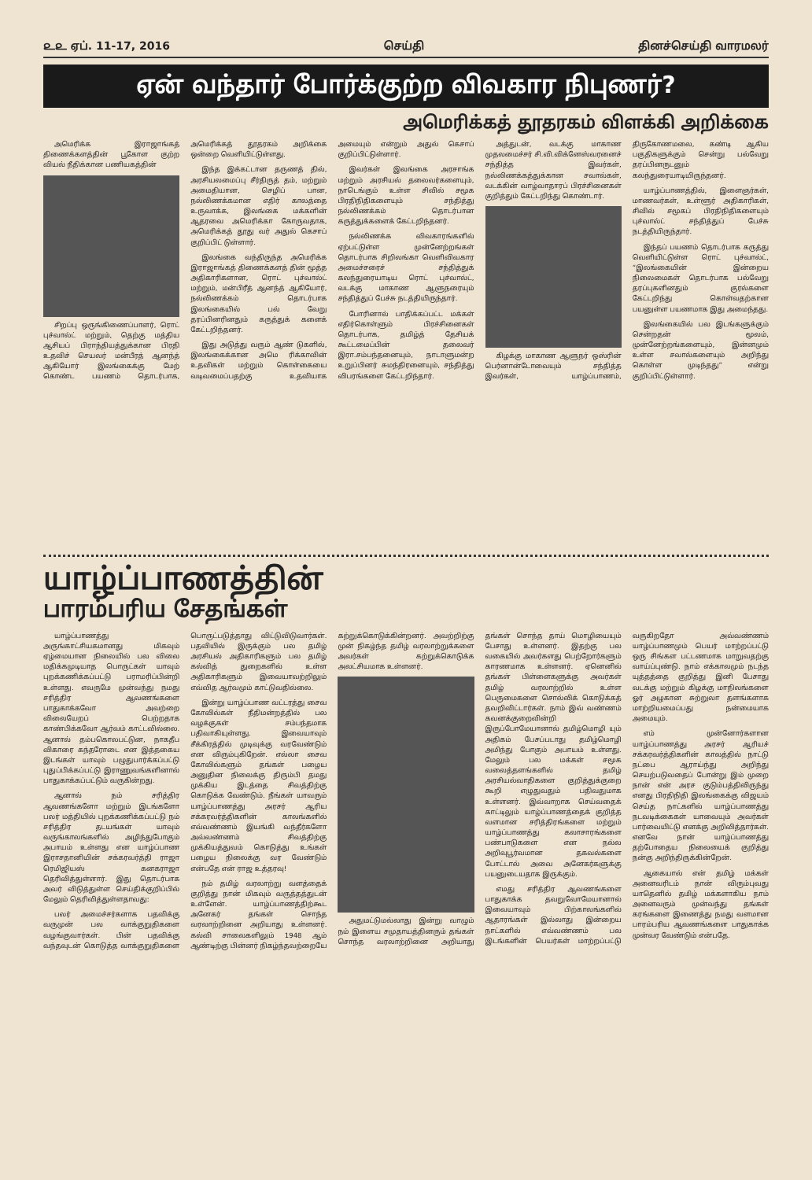௨௨ ஏப். 11-17, 2016 செய்தி தினச்செய்தி வாரமலர்
ஏன் வந்தார் போர்க்குற்ற விவகார நிபுணர்?
அமெரிக்கத் தூதரகம் விளக்கி அறிக்கை
அமெரிக்க இராஜாங்கத் திணைக்களத்தின் பூகோள குற்ற வியல் நீதிக்கான பணியகத்தின்
சிறப்பு ஒருங்கிணைப்பாளர், ரொட் புச்வால்ட் மற்றும், தெற்கு மத்திய ஆசியப் பிராந்தியத்துக்கான பிரதி உதவிச் செயலர் மன்பீரத் ஆனந்த் ஆகியோர் இலங்கைக்கு மேற் கொண்ட பயணம் தொடர்பாக, அமெரிக்கத் தூதரகம் அறிக்கை ஒன்றை வெளியிட்டுள்ளது.
இந்த இக்கட்டான தருணத் தில், அரசியலமைப்பு சீர்திருத் தம், மற்றும் அமைதியான, செழிப் பான, நல்லிணக்கமான எதிர் காலத்தை உருவாக்க, இலங்கை மக்களின் ஆதரவை அமெரிக்கா கோருவதாக, அமெரிக்கத் தூது வர் அதுல் கெசாப் குறிப்பிட் டுள்ளார்.
இலங்கை வந்திருந்த அமெரிக்க இராஜாங்கத் திணைக்களத் தின் மூத்த அதிகாரிகளான, ரொட் புச்வால்ட் மற்றும், மன்பிரீத் ஆனந்த் ஆகியோர், நல்லிணக்கம் தொடர்பாக இலங்கையில் பல் வேறு தரப்பினரினதும் கருத்துக் களைக் கேட்டறிந்தனர்.
இது அடுத்து வரும் ஆண் டுகளில், இலங்கைக்கான அமெ ரிக்காவின் உதவிகள் மற்றும் கொள்கையை வடிவமைப்பதற்கு உதவியாக அமையும் என்றும் அதுல் கெசாப் குறிப்பிட்டுள்ளார்.
இவர்கள் இலங்கை அரசாங்க மற்றும் அரசியல் தலைவர்களையும், நாடெங்கும் உள்ள சிவில் சமூக பிரதிநிதிகளையும் சந்தித்து நல்லிணக்கம் தொடர்பான கருத்துக்களைக் கேட்டறிந்தனர்.
நல்லிணக்க விவகாரங்களில் ஏற்பட்டுள்ள முன்னேற்றங்கள் தொடர்பாக சிறிலங்கா வெளிவிவகார அமைச்சரைச் சந்தித்துக் கலந்துரையாடிய ரொட் புச்வால்ட், வடக்கு மாகாண ஆளுநரையும் சந்தித்துப் பேச்சு நடத்தியிருந்தார்.
போரினால் பாதிக்கப்பட்ட மக்கள் எதிர்கொள்ளும் பிரச்சினைகள் தொடர்பாக, தமிழ்த் தேசியக் கூட்டமைப்பின் தலைவர் இரா.சம்பந்தனையும், நாடாளுமன்ற உறுப்பினர் சுமந்திரனையும், சந்தித்து விபரங்களை கேட்டறிந்தார்.
அத்துடன், வடக்கு மாகாண முதலமைச்சர் சி.வி.விக்னேஸ்வரனைச் சந்தித்த இவர்கள், நல்லிணக்கத்துக்கான சவால்கள், வடக்கின் வாழ்வாதாரப் பிரச்சினைகள் குறித்தும் கேட்டறிந்து கொண்டார்.
கிழக்கு மாகாண ஆளுநர் ஒஸ்ரின் பெர்னான்டோவையும் சந்தித்த இவர்கள், யாழ்ப்பாணம், திருகோணமலை, கண்டி ஆகிய பகுதிகளுக்கும் சென்று பல்வேறு தரப்பினருடனும் கலந்துரையாடியிருந்தனர்.
யாழ்ப்பாணத்தில், இளைஞர்கள், மாணவர்கள், உள்ளூர் அதிகாரிகள், சிவில் சமூகப் பிரதிநிதிகளையும் புச்வால்ட் சந்தித்துப் பேச்சு நடத்தியிருந்தார்.
இந்தப் பயணம் தொடர்பாக கருத்து வெளியிட்டுள்ள ரொட் புச்வால்ட், “இலங்கையின் இன்றைய நிலைமைகள் தொடர்பாக பல்வேறு தரப்புகளினதும் குரல்களை கேட்டறிந்து கொள்வதற்கான பயனுள்ள பயணமாக இது அமைந்தது.
இலங்கையில் பல இடங்களுக்கும் சென்றதன் மூலம், முன்னேற்றங்களையும், இன்னமும் உள்ள சவால்களையும் அறிந்து கொள்ள முடிந்தது” என்று குறிப்பிட்டுள்ளார்.
யாழ்ப்பாணத்தின்
பாரம்பரிய சேதங்கள்
யாழ்ப்பாணத்து அருங்காட்சியகமானது மிகவும் ஏழ்மையான நிலையில் பல விலை மதிக்கமுடியாத பொருட்கள் யாவும் புறக்கணிக்கப்பட்டு பராமரிப்பின்றி உள்ளது. எவருமே முன்வந்து நமது சரித்திர ஆவணங்களை பாதுகாக்கவோ அவற்றை விலையேறப் பெற்றதாக காண்பிக்கவோ ஆர்வம் காட்டவில்லை. ஆனால் தம்பகொலபட்டுன, நாகதீப விகாரை கந்தரோடை என இத்தகைய இடங்கள் யாவும் பழுதுபார்க்கப்பட்டு புதுப்பிக்கப்பட்டு இராணுவங்களினால் பாதுகாக்கப்பட்டும் வருகின்றது.
ஆனால் நம் சரித்திர ஆவணங்களோ மற்றும் இடங்களோ பலர் மத்தியில் புறக்கணிக்கப்பட்டு நம் சரித்திர தடயங்கள் யாவும் வருங்காலங்களில் அழிந்துபோகும் அபாயம் உள்ளது என யாழ்ப்பாண இராசதானியின் சக்கரவர்த்தி ராஜா ரெமிஜியஸ் கனகராஜா தெரிவித்துள்ளார். இது தொடர்பாக அவர் விடுத்துள்ள செய்திக்குறிப்பில் மேலும் தெரிவித்துள்ளதாவது:
பலர் அமைச்சர்களாக பதவிக்கு வருமுன் பல வாக்குறுதிகளை வழங்குவார்கள். பின் பதவிக்கு வந்தவுடன் கொடுத்த வாக்குறுதிகளை பொருட்படுத்தாது விட்டுவிடுவார்கள். பதவியில் இருக்கும் பல தமிழ் அரசியல் அதிகாரிகளும் பல தமிழ் கல்வித் துறைகளில் உள்ள அதிகாரிகளும் இவையாவற்றிலும் எவ்வித ஆர்வமும் காட்டுவதில்லை.
இன்று யாழ்ப்பாண வட்டரத்து சைவ கோவில்கள் நீதிமன்றத்தில் பல வழக்குகள் சம்பந்தமாக பதிவாகியுள்ளது. இவையாவும் சீக்கிரத்தில் முடிவுக்கு வரவேண்டும் என விரும்புகிறேன். எல்லா சைவ கோவில்களும் தங்கள் பழைய அனுதின நிலைக்கு திரும்பி தமது முக்கிய இடத்தை சிவத்திற்கு கொடுக்க வேண்டும். நீங்கள் யாவரும் யாழ்ப்பாணத்து அரசர் ஆரிய சக்கரவர்த்திகளின் காலங்களில் எவ்வண்ணம் இயங்கி வந்தீர்களோ அவ்வண்ணம் சிவத்திற்கு முக்கியத்துவம் கொடுத்து உங்கள் பழைய நிலைக்கு வர வேண்டும் என்பதே என் ராஜ உத்தரவு!
நம் தமிழ் வரலாற்று வளத்தைக் குறித்து நான் மிகவும் வருத்தத்துடன் உள்ளேன். யாழ்ப்பாணத்திற்கூட அனேகர் தங்கள் சொந்த வரலாற்றினை அறியாது உள்ளனர். கல்வி சாலைகளிலும் 1948 ஆம் ஆண்டிற்கு பின்னர் நிகழ்ந்தவற்றையே கற்றுக்கொடுக்கின்றனர். அவற்றிற்கு முன் நிகழ்ந்த தமிழ் வரலாற்றுக்களை அவர்கள் கற்றுக்கொடுக்க அலட்சியமாக உள்ளனர்.
அதுமட்டுமல்லாது இன்று வாழும் நம் இளைய சமுதாயத்தினரும் தங்கள் சொந்த வரலாற்றினை அறியாது தங்கள் சொந்த தாய் மொழியையும் பேசாது உள்ளனர். இதற்கு பல வகையில் அவர்களது பெற்றோர்களும் காரணமாக உள்ளனர். ஏனெனில் தங்கள் பிள்ளைகளுக்கு அவர்கள் தமிழ் வரலாற்றில் உள்ள பெருமைகளை சொல்லிக் கொடுக்கத் தவறிவிட்டார்கள். நாம் இவ் வண்ணம் கவனக்குறைவின்றி இருப்போமேயானால் தமிழ்மொழி யும் அதிகம் பேசப்படாது தமிழ்மொழி அமிந்து போகும் அபாயம் உள்ளது. மேலும் பல மக்கள் சமூக வலைத்தளங்களில் தமிழ் அரசியல்வாதிகளை குறித்துக்குறை கூறி எழுதுவதும் பதிவதுமாக உள்ளனர். இவ்வாறாக செய்வதைக் காட்டிலும் யாழ்ப்பாணத்தைக் குறித்த வளமான சரித்திரங்களை மற்றும் யாழ்ப்பாணத்து கலாசாரங்களை பண்பாடுகளை என நல்ல அறிவுபூர்வமான தகவல்களை போட்டால் அவை அனேகர்களுக்கு பயனுடையதாக இருக்கும்.
எமது சரித்திர ஆவணங்களை பாதுகாக்க தவறுவோமேயானால் இவையாவும் பிற்காலங்களில் ஆதாரங்கள் இல்லாது இன்றைய நாட்களில் எவ்வண்ணம் பல இடங்களின் பெயர்கள் மாற்றப்பட்டு வருகிறதோ அவ்வண்ணம் யாழ்ப்பாணமும் பெயர் மாற்றப்பட்டு ஒரு சிங்கள பட்டணமாக மாறுவதற்கு வாய்ப்புண்டு. நாம் எக்காலமும் நடந்த யுத்தத்தை குறித்து இனி பேசாது வடக்கு மற்றும் கிழக்கு மாநிலங்களை ஓர் அழகான சுற்றுலா தளங்களாக மாற்றியமைப்பது நன்மையாக அமையும்.
எம் முன்னோர்களான யாழ்ப்பாணத்து அரசர் ஆரியச் சக்கரவர்த்திகளின் காலத்தில் நாட்டு நட்பை ஆராய்ந்து அறிந்து செயற்படுவதைப் போன்று இம் முறை நான் என் அரச குடும்பத்திலிருந்து எனது பிரதிநிதி இலங்கைக்கு விஜயம் செய்த நாட்களில் யாழ்ப்பாணத்து நடவடிக்கைகள் யாவையும் அவர்கள் பார்வையிட்டு எனக்கு அறிவித்தார்கள். எனவே நான் யாழ்ப்பாணத்து தற்போதைய நிலையைக் குறித்து நன்கு அறிந்திருக்கின்றேன்.
ஆகையால் என் தமிழ் மக்கள் அனைவரிடம் நான் விரும்புவது யாதெனில் தமிழ் மக்களாகிய நாம் அனைவரும் முன்வந்து தங்கள் கரங்களை இணைத்து நமது வளமான பாரம்பரிய ஆவணங்களை பாதுகாக்க முன்வர வேண்டும் என்பதே.